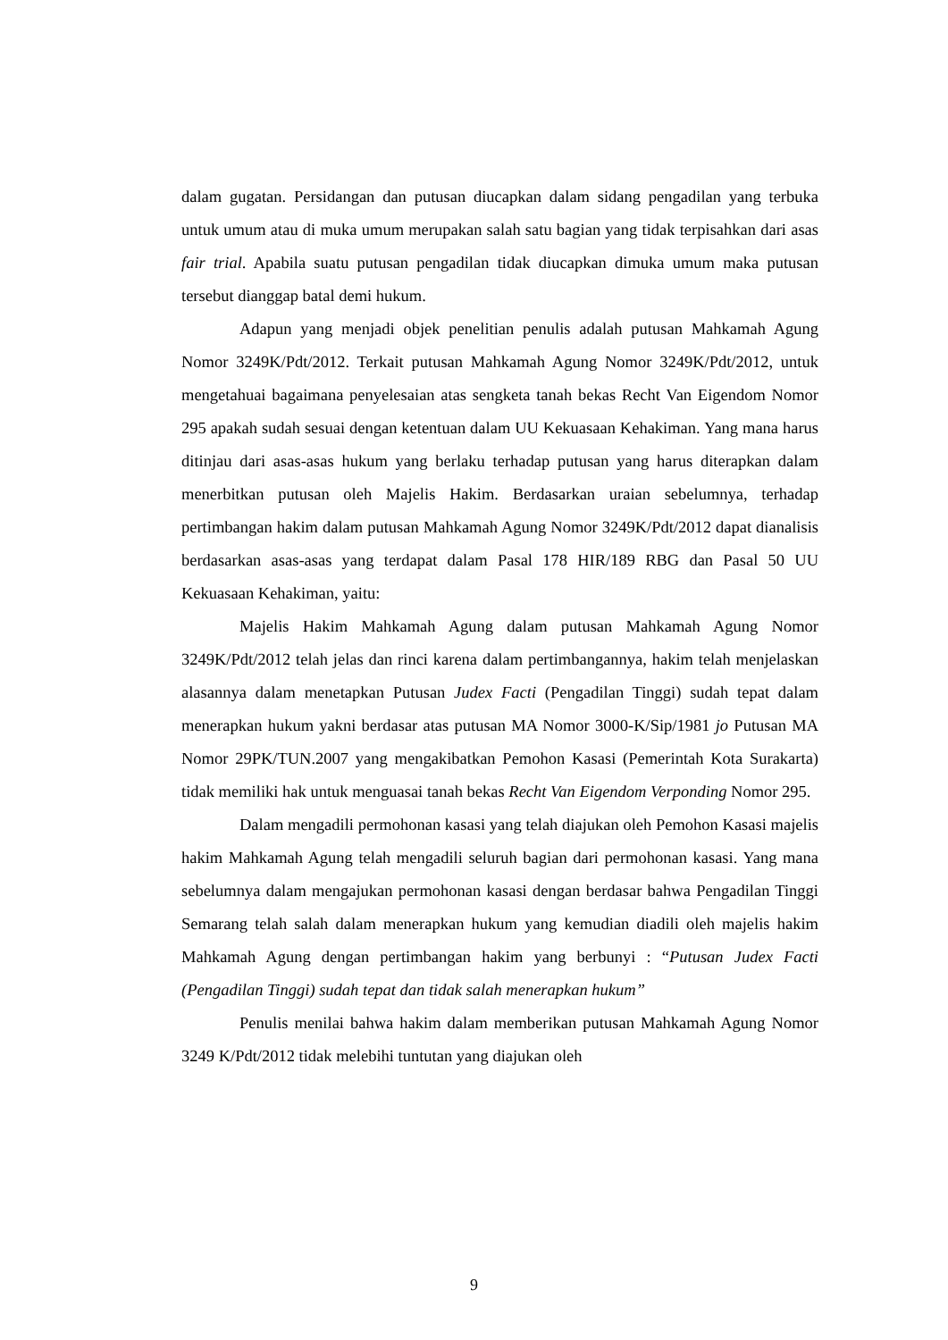dalam gugatan. Persidangan dan putusan diucapkan dalam sidang pengadilan yang terbuka untuk umum atau di muka umum merupakan salah satu bagian yang tidak terpisahkan dari asas fair trial. Apabila suatu putusan pengadilan tidak diucapkan dimuka umum maka putusan tersebut dianggap batal demi hukum.
Adapun yang menjadi objek penelitian penulis adalah putusan Mahkamah Agung Nomor 3249K/Pdt/2012. Terkait putusan Mahkamah Agung Nomor 3249K/Pdt/2012, untuk mengetahuai bagaimana penyelesaian atas sengketa tanah bekas Recht Van Eigendom Nomor 295 apakah sudah sesuai dengan ketentuan dalam UU Kekuasaan Kehakiman. Yang mana harus ditinjau dari asas-asas hukum yang berlaku terhadap putusan yang harus diterapkan dalam menerbitkan putusan oleh Majelis Hakim. Berdasarkan uraian sebelumnya, terhadap pertimbangan hakim dalam putusan Mahkamah Agung Nomor 3249K/Pdt/2012 dapat dianalisis berdasarkan asas-asas yang terdapat dalam Pasal 178 HIR/189 RBG dan Pasal 50 UU Kekuasaan Kehakiman, yaitu:
Majelis Hakim Mahkamah Agung dalam putusan Mahkamah Agung Nomor 3249K/Pdt/2012 telah jelas dan rinci karena dalam pertimbangannya, hakim telah menjelaskan alasannya dalam menetapkan Putusan Judex Facti (Pengadilan Tinggi) sudah tepat dalam menerapkan hukum yakni berdasar atas putusan MA Nomor 3000-K/Sip/1981 jo Putusan MA Nomor 29PK/TUN.2007 yang mengakibatkan Pemohon Kasasi (Pemerintah Kota Surakarta) tidak memiliki hak untuk menguasai tanah bekas Recht Van Eigendom Verponding Nomor 295.
Dalam mengadili permohonan kasasi yang telah diajukan oleh Pemohon Kasasi majelis hakim Mahkamah Agung telah mengadili seluruh bagian dari permohonan kasasi. Yang mana sebelumnya dalam mengajukan permohonan kasasi dengan berdasar bahwa Pengadilan Tinggi Semarang telah salah dalam menerapkan hukum yang kemudian diadili oleh majelis hakim Mahkamah Agung dengan pertimbangan hakim yang berbunyi : “Putusan Judex Facti (Pengadilan Tinggi) sudah tepat dan tidak salah menerapkan hukum”
Penulis menilai bahwa hakim dalam memberikan putusan Mahkamah Agung Nomor 3249 K/Pdt/2012 tidak melebihi tuntutan yang diajukan oleh
9